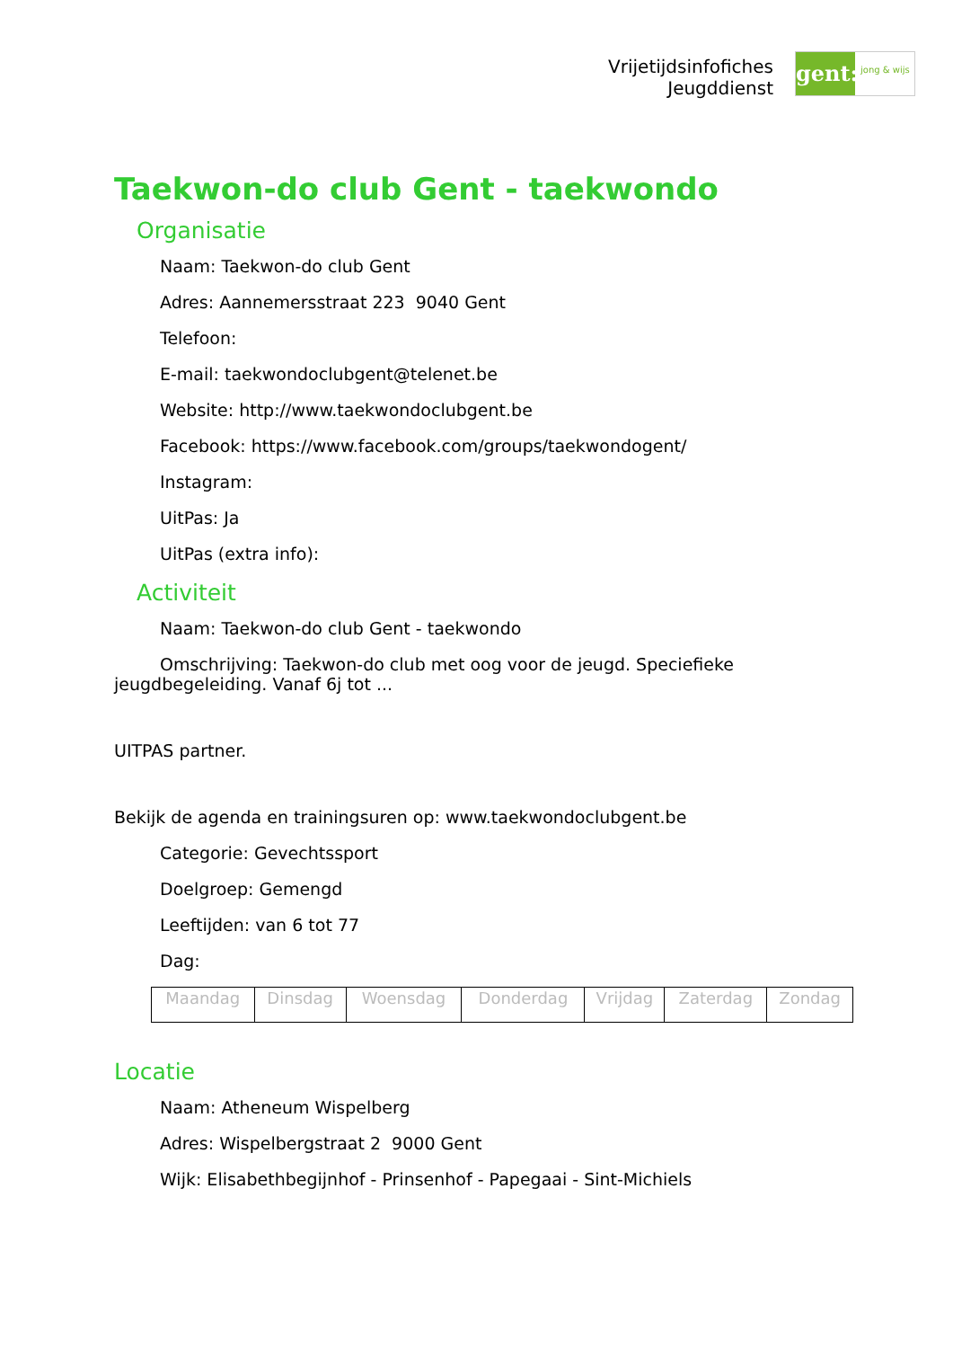Vrijetijdsinfofiches
Jeugddienst
gent:
jong & wijs
Taekwon-do club Gent - taekwondo
Organisatie
Naam: Taekwon-do club Gent
Adres: Aannemersstraat 223 9040 Gent
Telefoon:
E-mail: taekwondoclubgent@telenet.be
Website: http://www.taekwondoclubgent.be
Facebook: https://www.facebook.com/groups/taekwondogent/
Instagram:
UitPas: Ja
UitPas (extra info):
Activiteit
Naam: Taekwon-do club Gent - taekwondo
Omschrijving: Taekwon-do club met oog voor de jeugd. Speciefieke jeugdbegeleiding. Vanaf 6j tot ...
UITPAS partner.
Bekijk de agenda en trainingsuren op: www.taekwondoclubgent.be
Categorie: Gevechtssport
Doelgroep: Gemengd
Leeftijden: van 6 tot 77
Dag:
| Maandag | Dinsdag | Woensdag | Donderdag | Vrijdag | Zaterdag | Zondag |
Locatie
Naam: Atheneum Wispelberg
Adres: Wispelbergstraat 2 9000 Gent
Wijk: Elisabethbegijnhof - Prinsenhof - Papegaai - Sint-Michiels